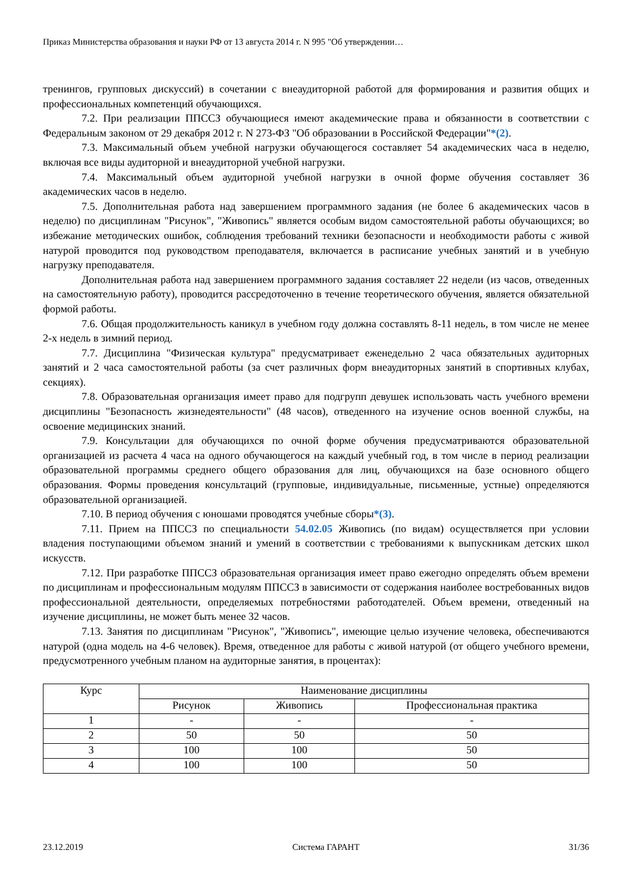Приказ Министерства образования и науки РФ от 13 августа 2014 г. N 995 "Об утверждении…
тренингов, групповых дискуссий) в сочетании с внеаудиторной работой для формирования и развития общих и профессиональных компетенций обучающихся.
7.2. При реализации ППССЗ обучающиеся имеют академические права и обязанности в соответствии с Федеральным законом от 29 декабря 2012 г. N 273-ФЗ "Об образовании в Российской Федерации"*(2).
7.3. Максимальный объем учебной нагрузки обучающегося составляет 54 академических часа в неделю, включая все виды аудиторной и внеаудиторной учебной нагрузки.
7.4. Максимальный объем аудиторной учебной нагрузки в очной форме обучения составляет 36 академических часов в неделю.
7.5. Дополнительная работа над завершением программного задания (не более 6 академических часов в неделю) по дисциплинам "Рисунок", "Живопись" является особым видом самостоятельной работы обучающихся; во избежание методических ошибок, соблюдения требований техники безопасности и необходимости работы с живой натурой проводится под руководством преподавателя, включается в расписание учебных занятий и в учебную нагрузку преподавателя.
Дополнительная работа над завершением программного задания составляет 22 недели (из часов, отведенных на самостоятельную работу), проводится рассредоточенно в течение теоретического обучения, является обязательной формой работы.
7.6. Общая продолжительность каникул в учебном году должна составлять 8-11 недель, в том числе не менее 2-х недель в зимний период.
7.7. Дисциплина "Физическая культура" предусматривает еженедельно 2 часа обязательных аудиторных занятий и 2 часа самостоятельной работы (за счет различных форм внеаудиторных занятий в спортивных клубах, секциях).
7.8. Образовательная организация имеет право для подгрупп девушек использовать часть учебного времени дисциплины "Безопасность жизнедеятельности" (48 часов), отведенного на изучение основ военной службы, на освоение медицинских знаний.
7.9. Консультации для обучающихся по очной форме обучения предусматриваются образовательной организацией из расчета 4 часа на одного обучающегося на каждый учебный год, в том числе в период реализации образовательной программы среднего общего образования для лиц, обучающихся на базе основного общего образования. Формы проведения консультаций (групповые, индивидуальные, письменные, устные) определяются образовательной организацией.
7.10. В период обучения с юношами проводятся учебные сборы*(3).
7.11. Прием на ППССЗ по специальности 54.02.05 Живопись (по видам) осуществляется при условии владения поступающими объемом знаний и умений в соответствии с требованиями к выпускникам детских школ искусств.
7.12. При разработке ППССЗ образовательная организация имеет право ежегодно определять объем времени по дисциплинам и профессиональным модулям ППССЗ в зависимости от содержания наиболее востребованных видов профессиональной деятельности, определяемых потребностями работодателей. Объем времени, отведенный на изучение дисциплины, не может быть менее 32 часов.
7.13. Занятия по дисциплинам "Рисунок", "Живопись", имеющие целью изучение человека, обеспечиваются натурой (одна модель на 4-6 человек). Время, отведенное для работы с живой натурой (от общего учебного времени, предусмотренного учебным планом на аудиторные занятия, в процентах):
| Курс | Наименование дисциплины | | |
| --- | --- | --- | --- |
| | Рисунок | Живопись | Профессиональная практика |
| 1 | - | - | - |
| 2 | 50 | 50 | 50 |
| 3 | 100 | 100 | 50 |
| 4 | 100 | 100 | 50 |
23.12.2019 Система ГАРАНТ 31/36